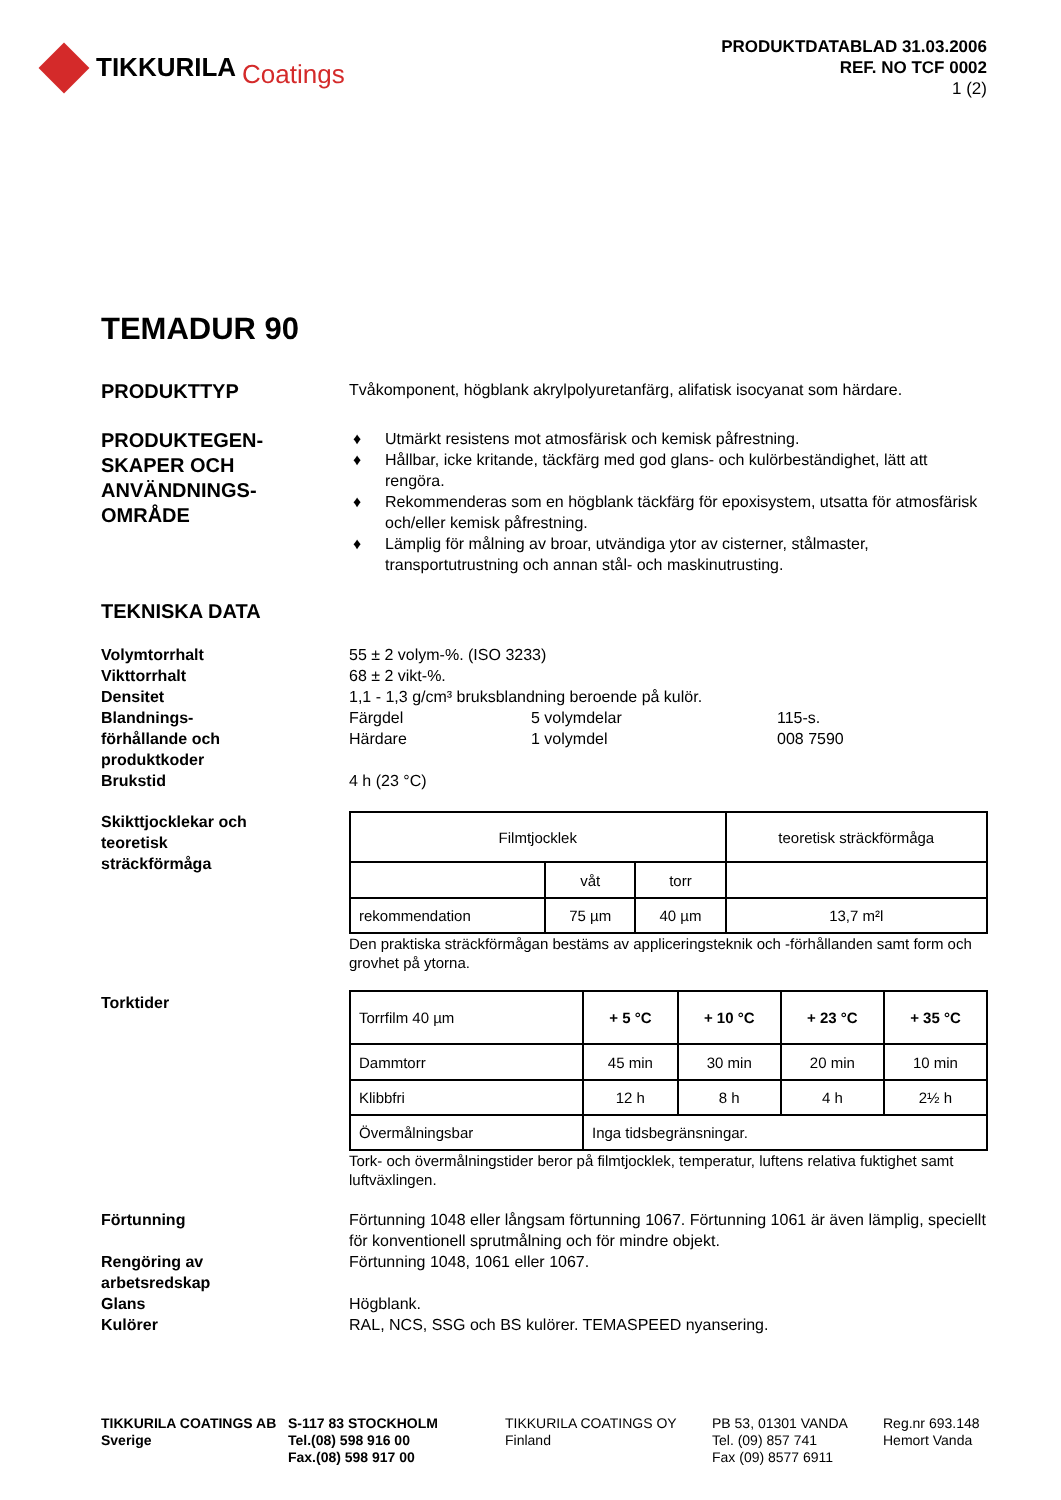TIKKURILA Coatings
PRODUKTDATABLAD 31.03.2006
REF. NO TCF 0002
1 (2)
TEMADUR 90
PRODUKTTYP
Tvåkomponent, högblank akrylpolyuretanfärg, alifatisk isocyanat som härdare.
PRODUKTEGEN-
SKAPER OCH
ANVÄNDNINGS-
OMRÅDE
♦ Utmärkt resistens mot atmosfärisk och kemisk påfrestning.
♦ Hållbar, icke kritande, täckfärg med god glans- och kulörbeständighet, lätt att rengöra.
♦ Rekommenderas som en högblank täckfärg för epoxisystem, utsatta för atmosfärisk och/eller kemisk påfrestning.
♦ Lämplig för målning av broar, utvändiga ytor av cisterner, stålmaster, transportutrustning och annan stål- och maskinutrusting.
TEKNISKA DATA
Volymtorrhalt
Vikttorrhalt
Densitet
Blandnings-
förhållande och
produktkoder
Brukstid
55 ± 2 volym-%. (ISO 3233)
68 ± 2 vikt-%.
1,1 - 1,3 g/cm³ bruksblandning beroende på kulör.
Färgdel
Härdare
5 volymdelar
1 volymdel
115-s.
008 7590
4 h (23 °C)
Skikttjocklekar och
teoretisk
sträckförmåga
| Filmtjocklek | | | teoretisk sträckförmåga |
| | våt | torr | |
| rekommendation | 75 µm | 40 µm | 13,7 m²l |
Den praktiska sträckförmågan bestäms av appliceringsteknik och -förhållanden samt form och grovhet på ytorna.
Torktider
| Torrfilm 40 µm | + 5 °C | + 10 °C | + 23 °C | + 35 °C |
| Dammtorr | 45 min | 30 min | 20 min | 10 min |
| Klibbfri | 12 h | 8 h | 4 h | 2½ h |
| Övermålningsbar | Inga tidsbegränsningar. | | | |
Tork- och övermålningstider beror på filmtjocklek, temperatur, luftens relativa fuktighet samt luftväxlingen.
Förtunning
Rengöring av
arbetsredskap
Glans
Kulörer
Förtunning 1048 eller långsam förtunning 1067. Förtunning 1061 är även lämplig, speciellt för konventionell sprutmålning och för mindre objekt.
Förtunning 1048, 1061 eller 1067.
Högblank.
RAL, NCS, SSG och BS kulörer. TEMASPEED nyansering.
TIKKURILA COATINGS AB
Sverige
S-117 83 STOCKHOLM
Tel.(08) 598 916 00
Fax.(08) 598 917 00
TIKKURILA COATINGS OY
Finland
PB 53, 01301 VANDA
Tel. (09) 857 741
Fax (09) 8577 6911
Reg.nr 693.148
Hemort Vanda